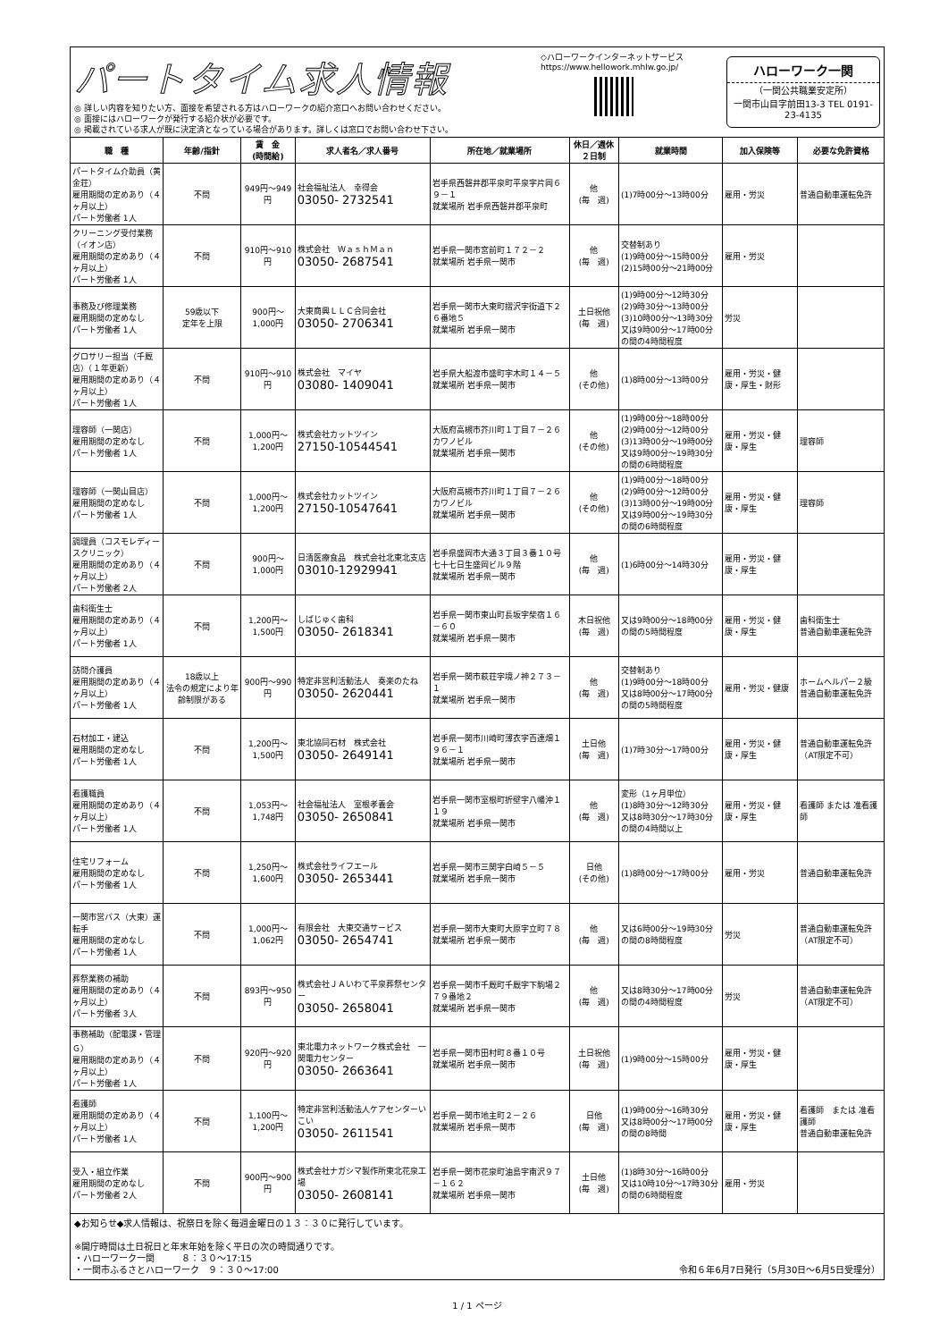パートタイム求人情報
◎ 詳しい内容を知りたい方、面接を希望される方はハローワークの紹介窓口へお問い合わせください。
◎ 面接にはハローワークが発行する紹介状が必要です。
◎ 掲載されている求人が既に決定済となっている場合があります。詳しくは窓口でお問い合わせ下さい。
◇ハローワークインターネットサービス
https://www.hellowork.mhlw.go.jp/
ハローワーク一関
（一関公共職業安定所）
一関市山目字前田13-3 TEL 0191-23-4135
| 職 種 | 年齢/指針 | 賃 金 (時間給) | 求人者名／求人番号 | 所在地／就業場所 | 休日／週休２日制 | 就業時間 | 加入保険等 | 必要な免許資格 |
| --- | --- | --- | --- | --- | --- | --- | --- | --- |
| パートタイム介助員（黄金荘） 雇用期間の定めあり（４ヶ月以上） パート労働者 1人 | 不問 | 949円～949円 | 社会福祉法人 幸得会 03050- 2732541 | 岩手県西磐井郡平泉町平泉字片岡６９－１ 就業場所 岩手県西磐井郡平泉町 | 他 (毎 週) | (1)7時00分～13時00分 | 雇用・労災 | 普通自動車運転免許 |
| クリーニング受付業務（イオン店） 雇用期間の定めあり（４ヶ月以上） パート労働者 1人 | 不問 | 910円～910円 | 株式会社 ＷａｓｈＭａｎ 03050- 2687541 | 岩手県一関市宮前町１７２－２ 就業場所 岩手県一関市 | 他 (毎 週) | 交替制あり (1)9時00分～15時00分 (2)15時00分～21時00分 | 雇用・労災 | |
| 事務及び修理業務 雇用期間の定めなし パート労働者 1人 | 59歳以下 定年を上限 | 900円～1,000円 | 大東商興ＬＬＣ合同会社 03050- 2706341 | 岩手県一関市大東町摺沢字街道下２６番地５ 就業場所 岩手県一関市 | 土日祝他 (毎 週) | (1)9時00分～12時30分 (2)9時30分～13時00分 (3)10時00分～13時30分 又は9時00分～17時00分の間の4時間程度 | 労災 | |
| グロサリー担当（千厩店）（１年更新） 雇用期間の定めあり（４ヶ月以上） パート労働者 1人 | 不問 | 910円～910円 | 株式会社 マイヤ 03080- 1409041 | 岩手県大船渡市盛町字木町１４－５ 就業場所 岩手県一関市 | 他 (その他) | (1)8時00分～13時00分 | 雇用・労災・健康・厚生・財形 | |
| 理容師（一関店） 雇用期間の定めなし パート労働者 1人 | 不問 | 1,000円～1,200円 | 株式会社カットツイン 27150-10544541 | 大阪府高槻市芥川町１丁目７－２６ カワノビル 就業場所 岩手県一関市 | 他 (その他) | (1)9時00分～18時00分 (2)9時00分～12時00分 (3)13時00分～19時00分 又は9時00分～19時30分の間の6時間程度 | 雇用・労災・健康・厚生 | 理容師 |
| 理容師（一関山目店） 雇用期間の定めなし パート労働者 1人 | 不問 | 1,000円～1,200円 | 株式会社カットツイン 27150-10547641 | 大阪府高槻市芥川町１丁目７－２６ カワノビル 就業場所 岩手県一関市 | 他 (その他) | (1)9時00分～18時00分 (2)9時00分～12時00分 (3)13時00分～19時00分 又は9時00分～19時30分の間の6時間程度 | 雇用・労災・健康・厚生 | 理容師 |
| 調理員（コスモレディースクリニック） 雇用期間の定めあり（４ヶ月以上） パート労働者 2人 | 不問 | 900円～1,000円 | 日清医療食品 株式会社北東北支店 03010-12929941 | 岩手県盛岡市大通３丁目３番１０号 七十七日生盛岡ビル９階 就業場所 岩手県一関市 | 他 (毎 週) | (1)6時00分～14時30分 | 雇用・労災・健康・厚生 | |
| 歯科衛生士 雇用期間の定めあり（４ヶ月以上） パート労働者 1人 | 不問 | 1,200円～1,500円 | しばじゅく歯科 03050- 2618341 | 岩手県一関市東山町長坂字柴宿１６－６０ 就業場所 岩手県一関市 | 木日祝他 (毎 週) | 又は9時00分～18時00分の間の5時間程度 | 雇用・労災・健康・厚生 | 歯科衛生士 普通自動車運転免許 |
| 訪問介護員 雇用期間の定めあり（４ヶ月以上） パート労働者 1人 | 18歳以上 法令の規定により年齢制限がある | 900円～990円 | 特定非営利活動法人 奏楽のたね 03050- 2620441 | 岩手県一関市萩荘字境ノ神２７３－１ 就業場所 岩手県一関市 | 他 (毎 週) | 交替制あり (1)9時00分～18時00分 又は8時00分～17時00分の間の5時間程度 | 雇用・労災・健康 | ホームヘルパー２級 普通自動車運転免許 |
| 石材加工・建込 雇用期間の定めなし パート労働者 1人 | 不問 | 1,200円～1,500円 | 東北協同石材 株式会社 03050- 2649141 | 岩手県一関市川崎町薄衣字百連畑１９６－１ 就業場所 岩手県一関市 | 土日他 (毎 週) | (1)7時30分～17時00分 | 雇用・労災・健康・厚生 | 普通自動車運転免許（AT限定不可） |
| 看護職員 雇用期間の定めあり（４ヶ月以上） パート労働者 1人 | 不問 | 1,053円～1,748円 | 社会福祉法人 室根孝養会 03050- 2650841 | 岩手県一関市室根町折壁字八幡沖１１９ 就業場所 岩手県一関市 | 他 (毎 週) | 変形（1ヶ月単位） (1)8時30分～12時30分 又は8時30分～17時30分の間の4時間以上 | 雇用・労災・健康・厚生 | 看護師 または 准看護師 |
| 住宅リフォーム 雇用期間の定めなし パート労働者 1人 | 不問 | 1,250円～1,600円 | 株式会社ライフエール 03050- 2653441 | 岩手県一関市三関字白崎５－５ 就業場所 岩手県一関市 | 日他 (その他) | (1)8時00分～17時00分 | 雇用・労災 | 普通自動車運転免許 |
| 一関市営バス（大東）運転手 雇用期間の定めなし パート労働者 1人 | 不問 | 1,000円～1,062円 | 有限会社 大東交通サービス 03050- 2654741 | 岩手県一関市大東町大原字立町７８ 就業場所 岩手県一関市 | 他 (毎 週) | 又は6時00分～19時30分の間の8時間程度 | 労災 | 普通自動車運転免許（AT限定不可） |
| 葬祭業務の補助 雇用期間の定めあり（４ヶ月以上） パート労働者 3人 | 不問 | 893円～950円 | 株式会社ＪＡいわて平泉葬祭センター 03050- 2658041 | 岩手県一関市千厩町千厩字下駒場２７９番地２ 就業場所 岩手県一関市 | 他 (毎 週) | 又は8時30分～17時00分の間の4時間程度 | 労災 | 普通自動車運転免許（AT限定不可） |
| 事務補助（配電課・管理Ｇ） 雇用期間の定めあり（４ヶ月以上） パート労働者 1人 | 不問 | 920円～920円 | 東北電力ネットワーク株式会社 一関電力センター 03050- 2663641 | 岩手県一関市田村町８番１０号 就業場所 岩手県一関市 | 土日祝他 (毎 週) | (1)9時00分～15時00分 | 雇用・労災・健康・厚生 | |
| 看護師 雇用期間の定めあり（４ヶ月以上） パート労働者 1人 | 不問 | 1,100円～1,200円 | 特定非営利活動法人ケアセンターいこい 03050- 2611541 | 岩手県一関市地主町２－２６ 就業場所 岩手県一関市 | 日他 (毎 週) | (1)9時00分～16時30分 又は8時00分～17時00分の間の8時間 | 雇用・労災・健康・厚生 | 看護師 または 准看護師 普通自動車運転免許 |
| 受入・組立作業 雇用期間の定めなし パート労働者 2人 | 不問 | 900円～900円 | 株式会社ナガシマ製作所東北花泉工場 03050- 2608141 | 岩手県一関市花泉町油島字南沢９７－１６２ 就業場所 岩手県一関市 | 土日他 (毎 週) | (1)8時30分～16時00分 又は10時10分～17時30分の間の6時間程度 | 雇用・労災 | |
◆お知らせ◆求人情報は、祝祭日を除く毎週金曜日の１３：３０に発行しています。
※開庁時間は土日祝日と年末年始を除く平日の次の時間通りです。
・ハローワーク一関　　　８：３０～17:15
・一関市ふるさとハローワーク　９：３０～17:00 令和６年6月7日発行（5月30日～6月5日受理分）
1 / 1 ページ